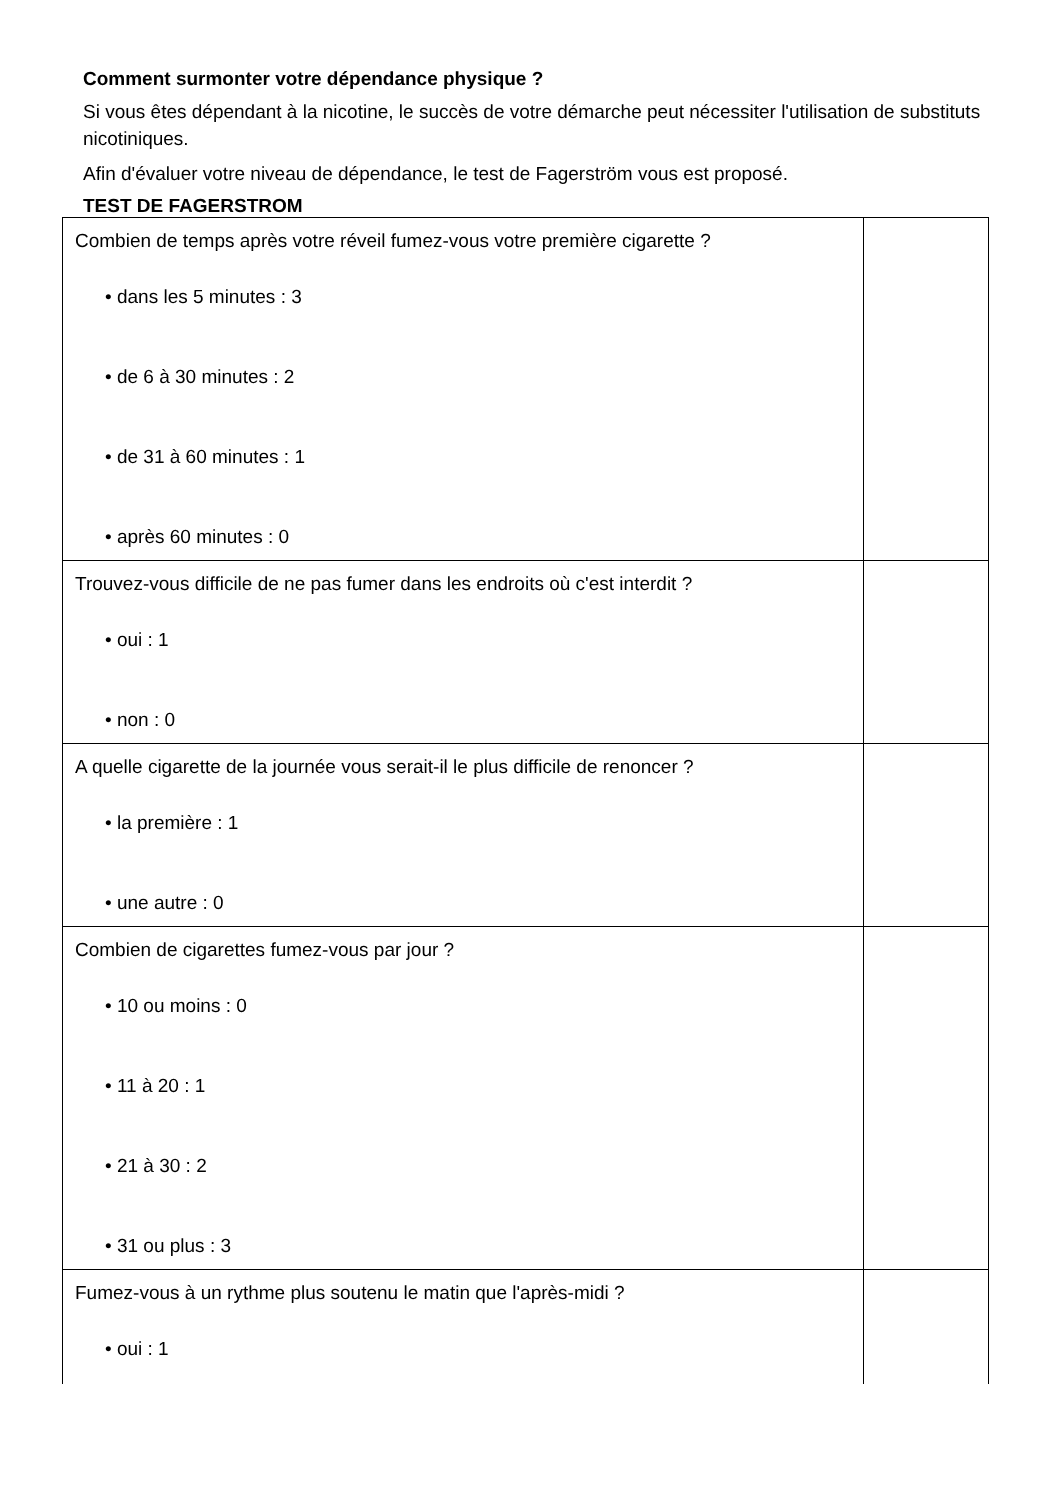Comment surmonter votre dépendance physique ?
Si vous êtes dépendant à la nicotine, le succès de votre démarche peut nécessiter l'utilisation de substituts nicotiniques.
Afin d'évaluer votre niveau de dépendance, le test de Fagerström vous est proposé.
TEST DE FAGERSTROM
| Combien de temps après votre réveil fumez-vous votre première cigarette ? • dans les 5 minutes : 3 • de 6 à 30 minutes : 2 • de 31 à 60 minutes : 1 • après 60 minutes : 0 | |
| Trouvez-vous difficile de ne pas fumer dans les endroits où c'est interdit ? • oui : 1 • non : 0 | |
| A quelle cigarette de la journée vous serait-il le plus difficile de renoncer ? • la première : 1 • une autre : 0 | |
| Combien de cigarettes fumez-vous par jour ? • 10 ou moins : 0 • 11 à 20 : 1 • 21 à 30 : 2 • 31 ou plus : 3 | |
| Fumez-vous à un rythme plus soutenu le matin que l'après-midi ? • oui : 1 | |